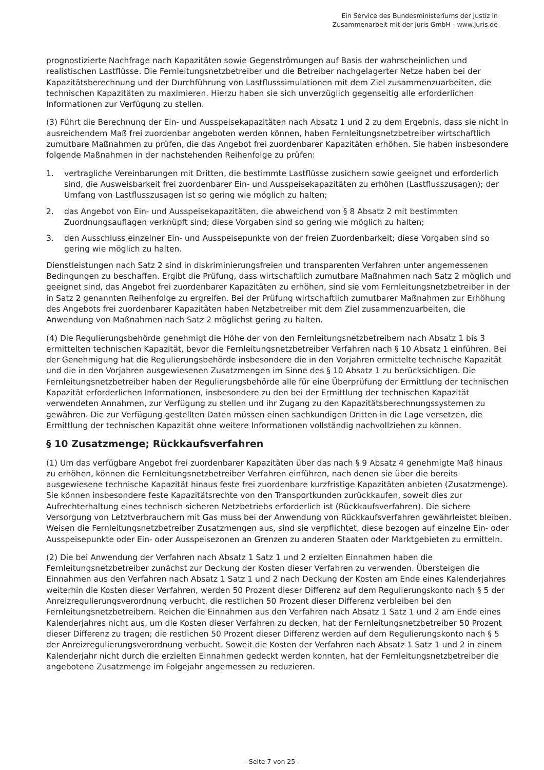Ein Service des Bundesministeriums der Justiz in
Zusammenarbeit mit der juris GmbH - www.juris.de
prognostizierte Nachfrage nach Kapazitäten sowie Gegenströmungen auf Basis der wahrscheinlichen und realistischen Lastflüsse. Die Fernleitungsnetzbetreiber und die Betreiber nachgelagerter Netze haben bei der Kapazitätsberechnung und der Durchführung von Lastflusssimulationen mit dem Ziel zusammenzuarbeiten, die technischen Kapazitäten zu maximieren. Hierzu haben sie sich unverzüglich gegenseitig alle erforderlichen Informationen zur Verfügung zu stellen.
(3) Führt die Berechnung der Ein- und Ausspeisekapazitäten nach Absatz 1 und 2 zu dem Ergebnis, dass sie nicht in ausreichendem Maß frei zuordenbar angeboten werden können, haben Fernleitungsnetzbetreiber wirtschaftlich zumutbare Maßnahmen zu prüfen, die das Angebot frei zuordenbarer Kapazitäten erhöhen. Sie haben insbesondere folgende Maßnahmen in der nachstehenden Reihenfolge zu prüfen:
1. vertragliche Vereinbarungen mit Dritten, die bestimmte Lastflüsse zusichern sowie geeignet und erforderlich sind, die Ausweisbarkeit frei zuordenbarer Ein- und Ausspeisekapazitäten zu erhöhen (Lastflusszusagen); der Umfang von Lastflusszusagen ist so gering wie möglich zu halten;
2. das Angebot von Ein- und Ausspeisekapazitäten, die abweichend von § 8 Absatz 2 mit bestimmten Zuordnungsauflagen verknüpft sind; diese Vorgaben sind so gering wie möglich zu halten;
3. den Ausschluss einzelner Ein- und Ausspeisepunkte von der freien Zuordenbarkeit; diese Vorgaben sind so gering wie möglich zu halten.
Dienstleistungen nach Satz 2 sind in diskriminierungsfreien und transparenten Verfahren unter angemessenen Bedingungen zu beschaffen. Ergibt die Prüfung, dass wirtschaftlich zumutbare Maßnahmen nach Satz 2 möglich und geeignet sind, das Angebot frei zuordenbarer Kapazitäten zu erhöhen, sind sie vom Fernleitungsnetzbetreiber in der in Satz 2 genannten Reihenfolge zu ergreifen. Bei der Prüfung wirtschaftlich zumutbarer Maßnahmen zur Erhöhung des Angebots frei zuordenbarer Kapazitäten haben Netzbetreiber mit dem Ziel zusammenzuarbeiten, die Anwendung von Maßnahmen nach Satz 2 möglichst gering zu halten.
(4) Die Regulierungsbehörde genehmigt die Höhe der von den Fernleitungsnetzbetreibern nach Absatz 1 bis 3 ermittelten technischen Kapazität, bevor die Fernleitungsnetzbetreiber Verfahren nach § 10 Absatz 1 einführen. Bei der Genehmigung hat die Regulierungsbehörde insbesondere die in den Vorjahren ermittelte technische Kapazität und die in den Vorjahren ausgewiesenen Zusatzmengen im Sinne des § 10 Absatz 1 zu berücksichtigen. Die Fernleitungsnetzbetreiber haben der Regulierungsbehörde alle für eine Überprüfung der Ermittlung der technischen Kapazität erforderlichen Informationen, insbesondere zu den bei der Ermittlung der technischen Kapazität verwendeten Annahmen, zur Verfügung zu stellen und ihr Zugang zu den Kapazitätsberechnungssystemen zu gewähren. Die zur Verfügung gestellten Daten müssen einen sachkundigen Dritten in die Lage versetzen, die Ermittlung der technischen Kapazität ohne weitere Informationen vollständig nachvollziehen zu können.
§ 10 Zusatzmenge; Rückkaufsverfahren
(1) Um das verfügbare Angebot frei zuordenbarer Kapazitäten über das nach § 9 Absatz 4 genehmigte Maß hinaus zu erhöhen, können die Fernleitungsnetzbetreiber Verfahren einführen, nach denen sie über die bereits ausgewiesene technische Kapazität hinaus feste frei zuordenbare kurzfristige Kapazitäten anbieten (Zusatzmenge). Sie können insbesondere feste Kapazitätsrechte von den Transportkunden zurückkaufen, soweit dies zur Aufrechterhaltung eines technisch sicheren Netzbetriebs erforderlich ist (Rückkaufsverfahren). Die sichere Versorgung von Letztverbrauchern mit Gas muss bei der Anwendung von Rückkaufsverfahren gewährleistet bleiben. Weisen die Fernleitungsnetzbetreiber Zusatzmengen aus, sind sie verpflichtet, diese bezogen auf einzelne Ein- oder Ausspeisepunkte oder Ein- oder Ausspeisezonen an Grenzen zu anderen Staaten oder Marktgebieten zu ermitteln.
(2) Die bei Anwendung der Verfahren nach Absatz 1 Satz 1 und 2 erzielten Einnahmen haben die Fernleitungsnetzbetreiber zunächst zur Deckung der Kosten dieser Verfahren zu verwenden. Übersteigen die Einnahmen aus den Verfahren nach Absatz 1 Satz 1 und 2 nach Deckung der Kosten am Ende eines Kalenderjahres weiterhin die Kosten dieser Verfahren, werden 50 Prozent dieser Differenz auf dem Regulierungskonto nach § 5 der Anreizregulierungsverordnung verbucht, die restlichen 50 Prozent dieser Differenz verbleiben bei den Fernleitungsnetzbetreibern. Reichen die Einnahmen aus den Verfahren nach Absatz 1 Satz 1 und 2 am Ende eines Kalenderjahres nicht aus, um die Kosten dieser Verfahren zu decken, hat der Fernleitungsnetzbetreiber 50 Prozent dieser Differenz zu tragen; die restlichen 50 Prozent dieser Differenz werden auf dem Regulierungskonto nach § 5 der Anreizregulierungsverordnung verbucht. Soweit die Kosten der Verfahren nach Absatz 1 Satz 1 und 2 in einem Kalenderjahr nicht durch die erzielten Einnahmen gedeckt werden konnten, hat der Fernleitungsnetzbetreiber die angebotene Zusatzmenge im Folgejahr angemessen zu reduzieren.
- Seite 7 von 25 -